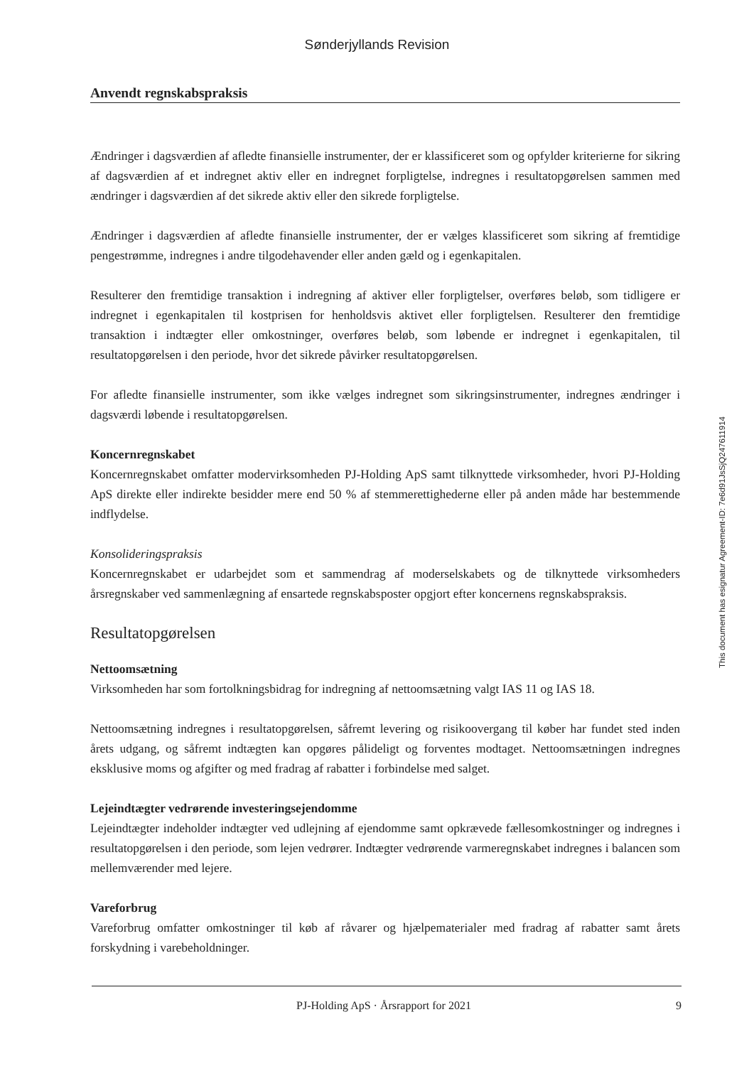Sønderjyllands Revision
Anvendt regnskabspraksis
Ændringer i dagsværdien af afledte finansielle instrumenter, der er klassificeret som og opfylder kriterierne for sikring af dagsværdien af et indregnet aktiv eller en indregnet forpligtelse, indregnes i resultatopgørelsen sammen med ændringer i dagsværdien af det sikrede aktiv eller den sikrede forpligtelse.
Ændringer i dagsværdien af afledte finansielle instrumenter, der er vælges klassificeret som sikring af fremtidige pengestrømme, indregnes i andre tilgodehavender eller anden gæld og i egenkapitalen.
Resulterer den fremtidige transaktion i indregning af aktiver eller forpligtelser, overføres beløb, som tidligere er indregnet i egenkapitalen til kostprisen for henholdsvis aktivet eller forpligtelsen. Resulterer den fremtidige transaktion i indtægter eller omkostninger, overføres beløb, som løbende er indregnet i egenkapitalen, til resultatopgørelsen i den periode, hvor det sikrede påvirker resultatopgørelsen.
For afledte finansielle instrumenter, som ikke vælges indregnet som sikringsinstrumenter, indregnes ændringer i dagsværdi løbende i resultatopgørelsen.
Koncernregnskabet
Koncernregnskabet omfatter modervirksomheden PJ-Holding ApS samt tilknyttede virksomheder, hvori PJ-Holding ApS direkte eller indirekte besidder mere end 50 % af stemmerettighederne eller på anden måde har bestemmende indflydelse.
Konsolideringspraksis
Koncernregnskabet er udarbejdet som et sammendrag af moderselskabets og de tilknyttede virksomheders årsregnskaber ved sammenlægning af ensartede regnskabsposter opgjort efter koncernens regnskabspraksis.
Resultatopgørelsen
Nettoomsætning
Virksomheden har som fortolkningsbidrag for indregning af nettoomsætning valgt IAS 11 og IAS 18.
Nettoomsætning indregnes i resultatopgørelsen, såfremt levering og risikoovergang til køber har fundet sted inden årets udgang, og såfremt indtægten kan opgøres pålideligt og forventes modtaget. Nettoomsætningen indregnes eksklusive moms og afgifter og med fradrag af rabatter i forbindelse med salget.
Lejeindtægter vedrørende investeringsejendomme
Lejeindtægter indeholder indtægter ved udlejning af ejendomme samt opkrævede fællesomkostninger og indregnes i resultatopgørelsen i den periode, som lejen vedrører. Indtægter vedrørende varmeregnskabet indregnes i balancen som mellemværender med lejere.
Vareforbrug
Vareforbrug omfatter omkostninger til køb af råvarer og hjælpematerialer med fradrag af rabatter samt årets forskydning i varebeholdninger.
This document has esignatur Agreement-ID: 7e6d91JsSjQ247611914
PJ-Holding ApS · Årsrapport for 2021 9